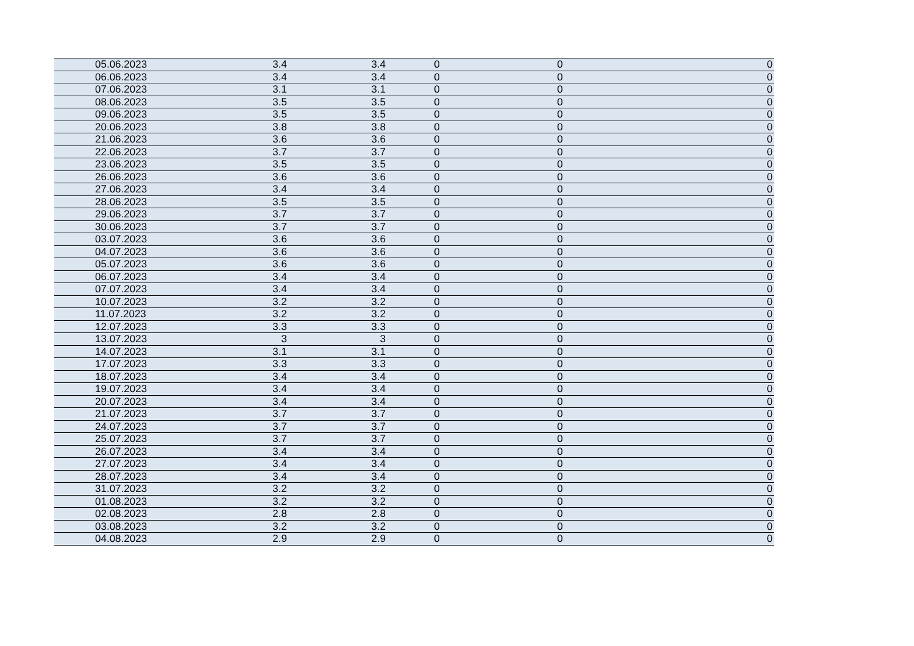| 05.06.2023 | 3.4 | 3.4 | 0 | 0 | 0 |
| 06.06.2023 | 3.4 | 3.4 | 0 | 0 | 0 |
| 07.06.2023 | 3.1 | 3.1 | 0 | 0 | 0 |
| 08.06.2023 | 3.5 | 3.5 | 0 | 0 | 0 |
| 09.06.2023 | 3.5 | 3.5 | 0 | 0 | 0 |
| 20.06.2023 | 3.8 | 3.8 | 0 | 0 | 0 |
| 21.06.2023 | 3.6 | 3.6 | 0 | 0 | 0 |
| 22.06.2023 | 3.7 | 3.7 | 0 | 0 | 0 |
| 23.06.2023 | 3.5 | 3.5 | 0 | 0 | 0 |
| 26.06.2023 | 3.6 | 3.6 | 0 | 0 | 0 |
| 27.06.2023 | 3.4 | 3.4 | 0 | 0 | 0 |
| 28.06.2023 | 3.5 | 3.5 | 0 | 0 | 0 |
| 29.06.2023 | 3.7 | 3.7 | 0 | 0 | 0 |
| 30.06.2023 | 3.7 | 3.7 | 0 | 0 | 0 |
| 03.07.2023 | 3.6 | 3.6 | 0 | 0 | 0 |
| 04.07.2023 | 3.6 | 3.6 | 0 | 0 | 0 |
| 05.07.2023 | 3.6 | 3.6 | 0 | 0 | 0 |
| 06.07.2023 | 3.4 | 3.4 | 0 | 0 | 0 |
| 07.07.2023 | 3.4 | 3.4 | 0 | 0 | 0 |
| 10.07.2023 | 3.2 | 3.2 | 0 | 0 | 0 |
| 11.07.2023 | 3.2 | 3.2 | 0 | 0 | 0 |
| 12.07.2023 | 3.3 | 3.3 | 0 | 0 | 0 |
| 13.07.2023 | 3 | 3 | 0 | 0 | 0 |
| 14.07.2023 | 3.1 | 3.1 | 0 | 0 | 0 |
| 17.07.2023 | 3.3 | 3.3 | 0 | 0 | 0 |
| 18.07.2023 | 3.4 | 3.4 | 0 | 0 | 0 |
| 19.07.2023 | 3.4 | 3.4 | 0 | 0 | 0 |
| 20.07.2023 | 3.4 | 3.4 | 0 | 0 | 0 |
| 21.07.2023 | 3.7 | 3.7 | 0 | 0 | 0 |
| 24.07.2023 | 3.7 | 3.7 | 0 | 0 | 0 |
| 25.07.2023 | 3.7 | 3.7 | 0 | 0 | 0 |
| 26.07.2023 | 3.4 | 3.4 | 0 | 0 | 0 |
| 27.07.2023 | 3.4 | 3.4 | 0 | 0 | 0 |
| 28.07.2023 | 3.4 | 3.4 | 0 | 0 | 0 |
| 31.07.2023 | 3.2 | 3.2 | 0 | 0 | 0 |
| 01.08.2023 | 3.2 | 3.2 | 0 | 0 | 0 |
| 02.08.2023 | 2.8 | 2.8 | 0 | 0 | 0 |
| 03.08.2023 | 3.2 | 3.2 | 0 | 0 | 0 |
| 04.08.2023 | 2.9 | 2.9 | 0 | 0 | 0 |